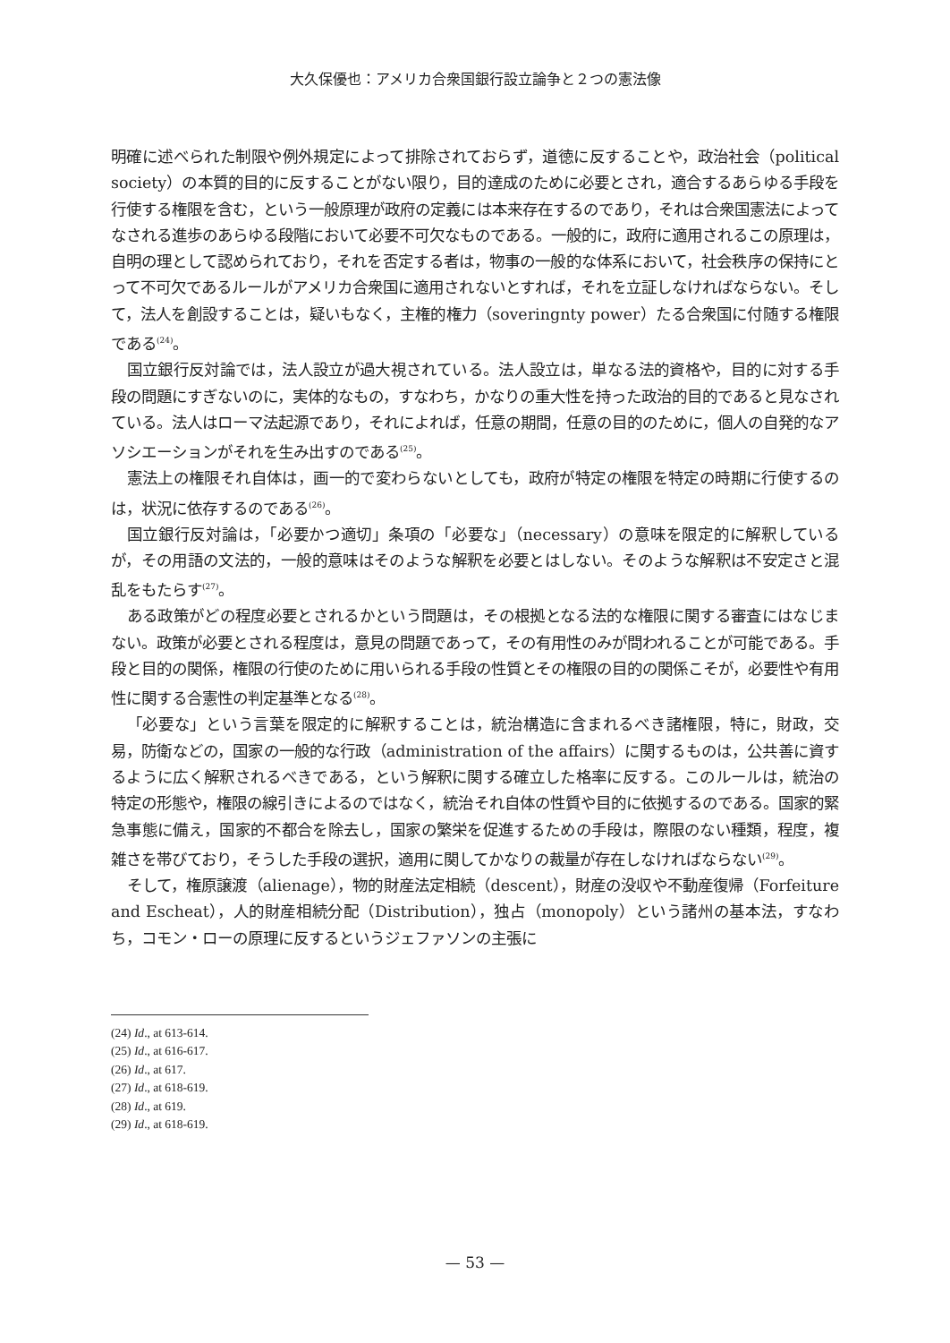大久保優也：アメリカ合衆国銀行設立論争と２つの憲法像
明確に述べられた制限や例外規定によって排除されておらず，道徳に反することや，政治社会（political society）の本質的目的に反することがない限り，目的達成のために必要とされ，適合するあらゆる手段を行使する権限を含む，という一般原理が政府の定義には本来存在するのであり，それは合衆国憲法によってなされる進歩のあらゆる段階において必要不可欠なものである。一般的に，政府に適用されるこの原理は，自明の理として認められており，それを否定する者は，物事の一般的な体系において，社会秩序の保持にとって不可欠であるルールがアメリカ合衆国に適用されないとすれば，それを立証しなければならない。そして，法人を創設することは，疑いもなく，主権的権力（soveringnty power）たる合衆国に付随する権限である<sup>(24)</sup>。
国立銀行反対論では，法人設立が過大視されている。法人設立は，単なる法的資格や，目的に対する手段の問題にすぎないのに，実体的なもの，すなわち，かなりの重大性を持った政治的目的であると見なされている。法人はローマ法起源であり，それによれば，任意の期間，任意の目的のために，個人の自発的なアソシエーションがそれを生み出すのである<sup>(25)</sup>。
憲法上の権限それ自体は，画一的で変わらないとしても，政府が特定の権限を特定の時期に行使するのは，状況に依存するのである<sup>(26)</sup>。
国立銀行反対論は，「必要かつ適切」条項の「必要な」（necessary）の意味を限定的に解釈しているが，その用語の文法的，一般的意味はそのような解釈を必要とはしない。そのような解釈は不安定さと混乱をもたらす<sup>(27)</sup>。
ある政策がどの程度必要とされるかという問題は，その根拠となる法的な権限に関する審査にはなじまない。政策が必要とされる程度は，意見の問題であって，その有用性のみが問われることが可能である。手段と目的の関係，権限の行使のために用いられる手段の性質とその権限の目的の関係こそが，必要性や有用性に関する合憲性の判定基準となる<sup>(28)</sup>。
「必要な」という言葉を限定的に解釈することは，統治構造に含まれるべき諸権限，特に，財政，交易，防衛などの，国家の一般的な行政（administration of the affairs）に関するものは，公共善に資するように広く解釈されるべきである，という解釈に関する確立した格率に反する。このルールは，統治の特定の形態や，権限の線引きによるのではなく，統治それ自体の性質や目的に依拠するのである。国家的緊急事態に備え，国家的不都合を除去し，国家の繁栄を促進するための手段は，際限のない種類，程度，複雑さを帯びており，そうした手段の選択，適用に関してかなりの裁量が存在しなければならない<sup>(29)</sup>。
そして，権原譲渡（alienage），物的財産法定相続（descent），財産の没収や不動産復帰（Forfeiture and Escheat），人的財産相続分配（Distribution），独占（monopoly）という諸州の基本法，すなわち，コモン・ローの原理に反するというジェファソンの主張に
(24) Id., at 613-614.
(25) Id., at 616-617.
(26) Id., at 617.
(27) Id., at 618-619.
(28) Id., at 619.
(29) Id., at 618-619.
— 53 —